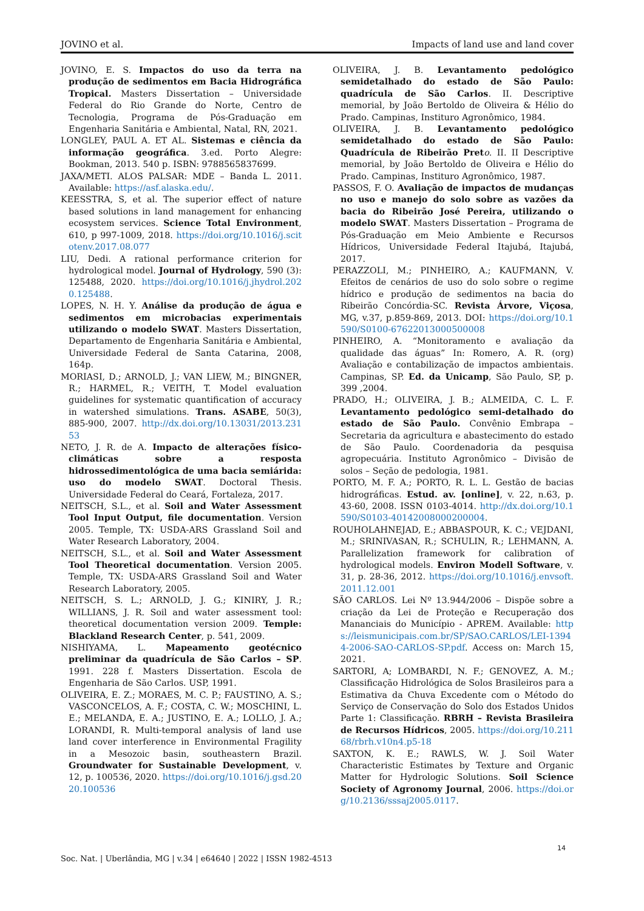JOVINO et al. Impacts of land use and land cover
JOVINO, E. S. Impactos do uso da terra na produção de sedimentos em Bacia Hidrográfica Tropical. Masters Dissertation – Universidade Federal do Rio Grande do Norte, Centro de Tecnologia, Programa de Pós-Graduação em Engenharia Sanitária e Ambiental, Natal, RN, 2021.
LONGLEY, PAUL A. ET AL. Sistemas e ciência da informação geográfica. 3.ed. Porto Alegre: Bookman, 2013. 540 p. ISBN: 9788565837699.
JAXA/METI. ALOS PALSAR: MDE – Banda L. 2011. Available: https://asf.alaska.edu/.
KEESSTRA, S, et al. The superior effect of nature based solutions in land management for enhancing ecosystem services. Science Total Environment, 610, p 997-1009, 2018. https://doi.org/10.1016/j.scitotenv.2017.08.077
LIU, Dedi. A rational performance criterion for hydrological model. Journal of Hydrology, 590 (3): 125488, 2020. https://doi.org/10.1016/j.jhydrol.2020.125488.
LOPES, N. H. Y. Análise da produção de água e sedimentos em microbacias experimentais utilizando o modelo SWAT. Masters Dissertation, Departamento de Engenharia Sanitária e Ambiental, Universidade Federal de Santa Catarina, 2008, 164p.
MORIASI, D.; ARNOLD, J.; VAN LIEW, M.; BINGNER, R.; HARMEL, R.; VEITH, T. Model evaluation guidelines for systematic quantification of accuracy in watershed simulations. Trans. ASABE, 50(3), 885-900, 2007. http://dx.doi.org/10.13031/2013.23153
NETO, J. R. de A. Impacto de alterações físico-climáticas sobre a resposta hidrossedimentológica de uma bacia semiárida: uso do modelo SWAT. Doctoral Thesis. Universidade Federal do Ceará, Fortaleza, 2017.
NEITSCH, S.L., et al. Soil and Water Assessment Tool Input Output, file documentation. Version 2005. Temple, TX: USDA-ARS Grassland Soil and Water Research Laboratory, 2004.
NEITSCH, S.L., et al. Soil and Water Assessment Tool Theoretical documentation. Version 2005. Temple, TX: USDA-ARS Grassland Soil and Water Research Laboratory, 2005.
NEITSCH, S. L.; ARNOLD, J. G.; KINIRY, J. R.; WILLIANS, J. R. Soil and water assessment tool: theoretical documentation version 2009. Temple: Blackland Research Center, p. 541, 2009.
NISHIYAMA, L. Mapeamento geotécnico preliminar da quadrícula de São Carlos – SP. 1991. 228 f. Masters Dissertation. Escola de Engenharia de São Carlos. USP, 1991.
OLIVEIRA, E. Z.; MORAES, M. C. P.; FAUSTINO, A. S.; VASCONCELOS, A. F.; COSTA, C. W.; MOSCHINI, L. E.; MELANDA, E. A.; JUSTINO, E. A.; LOLLO, J. A.; LORANDI, R. Multi-temporal analysis of land use land cover interference in Environmental Fragility in a Mesozoic basin, southeastern Brazil. Groundwater for Sustainable Development, v. 12, p. 100536, 2020. https://doi.org/10.1016/j.gsd.2020.100536
OLIVEIRA, J. B. Levantamento pedológico semidetalhado do estado de São Paulo: quadrícula de São Carlos. II. Descriptive memorial, by João Bertoldo de Oliveira & Hélio do Prado. Campinas, Instituro Agronômico, 1984.
OLIVEIRA, J. B. Levantamento pedológico semidetalhado do estado de São Paulo: Quadrícula de Ribeirão Pret o. II. II Descriptive memorial, by João Bertoldo de Oliveira e Hélio do Prado. Campinas, Instituro Agronômico, 1987.
PASSOS, F. O. Avaliação de impactos de mudanças no uso e manejo do solo sobre as vazões da bacia do Ribeirão José Pereira, utilizando o modelo SWAT. Masters Dissertation – Programa de Pós-Graduação em Meio Ambiente e Recursos Hídricos, Universidade Federal Itajubá, Itajubá, 2017.
PERAZZOLI, M.; PINHEIRO, A.; KAUFMANN, V. Efeitos de cenários de uso do solo sobre o regime hídrico e produção de sedimentos na bacia do Ribeirão Concórdia-SC. Revista Árvore, Viçosa, MG, v.37, p.859-869, 2013. DOI: https://doi.org/10.1590/S0100-67622013000500008
PINHEIRO, A. “Monitoramento e avaliação da qualidade das águas” In: Romero, A. R. (org) Avaliação e contabilização de impactos ambientais. Campinas, SP. Ed. da Unicamp, São Paulo, SP, p. 399 ,2004.
PRADO, H.; OLIVEIRA, J. B.; ALMEIDA, C. L. F. Levantamento pedológico semi-detalhado do estado de São Paulo. Convênio Embrapa – Secretaria da agricultura e abastecimento do estado de São Paulo. Coordenadoria da pesquisa agropecuária. Instituto Agronômico – Divisão de solos – Seção de pedologia, 1981.
PORTO, M. F. A.; PORTO, R. L. L. Gestão de bacias hidrográficas. Estud. av. [online], v. 22, n.63, p. 43-60, 2008. ISSN 0103-4014. http://dx.doi.org/10.1590/S0103-40142008000200004.
ROUHOLAHNEJAD, E.; ABBASPOUR, K. C.; VEJDANI, M.; SRINIVASAN, R.; SCHULIN, R.; LEHMANN, A. Parallelization framework for calibration of hydrological models. Environ Modell Software, v. 31, p. 28-36, 2012. https://doi.org/10.1016/j.envsoft.2011.12.001
SÃO CARLOS. Lei Nº 13.944/2006 – Dispõe sobre a criação da Lei de Proteção e Recuperação dos Mananciais do Município - APREM. Available: https://leismunicipais.com.br/SP/SAO.CARLOS/LEI-13944-2006-SAO-CARLOS-SP.pdf. Access on: March 15, 2021.
SARTORI, A; LOMBARDI, N. F.; GENOVEZ, A. M.; Classificação Hidrológica de Solos Brasileiros para a Estimativa da Chuva Excedente com o Método do Serviço de Conservação do Solo dos Estados Unidos Parte 1: Classificação. RBRH – Revista Brasileira de Recursos Hídricos, 2005. https://doi.org/10.21168/rbrh.v10n4.p5-18
SAXTON, K. E.; RAWLS, W. J. Soil Water Characteristic Estimates by Texture and Organic Matter for Hydrologic Solutions. Soil Science Society of Agronomy Journal, 2006. https://doi.org/10.2136/sssaj2005.0117.
14
Soc. Nat. | Uberlândia, MG | v.34 | e64640 | 2022 | ISSN 1982-4513